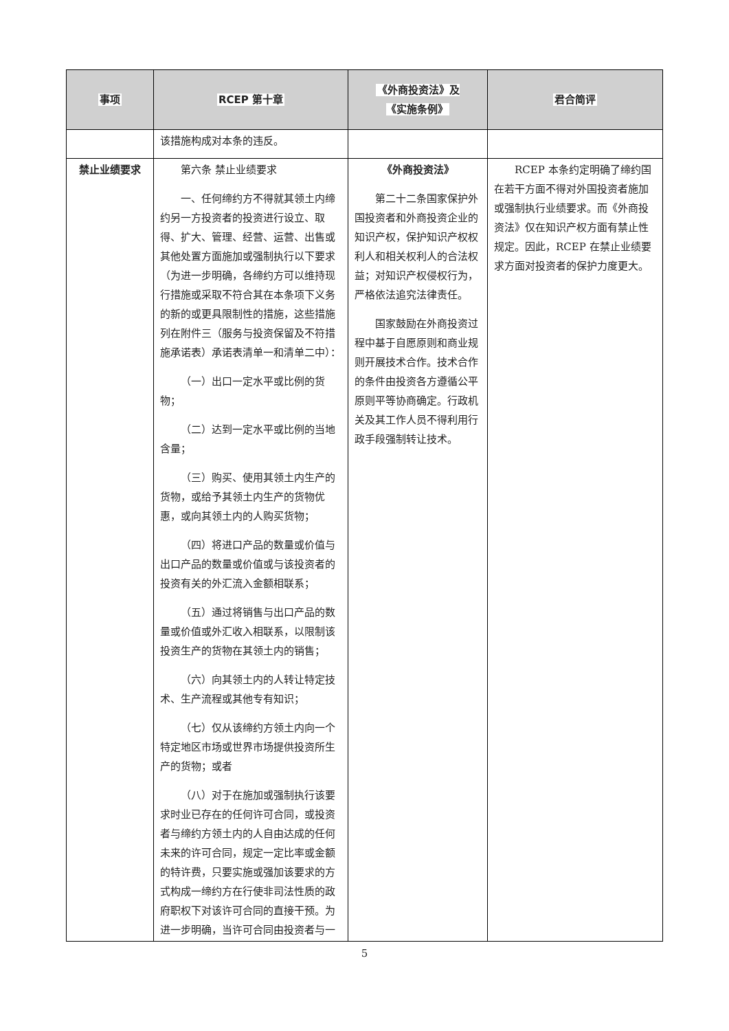| 事项 | RCEP 第十章 | 《外商投资法》及 《实施条例》 | 君合简评 |
| --- | --- | --- | --- |
| | 该措施构成对本条的违反。 | | |
| 禁止业绩要求 | 第六条 禁止业绩要求 一、任何缔约方不得就其领土内缔约另一方投资者的投资进行设立、取得、扩大、管理、经营、运营、出售或其他处置方面施加或强制执行以下要求（为进一步明确，各缔约方可以维持现行措施或采取不符合其在本条项下义务的新的或更具限制性的措施，这些措施列在附件三（服务与投资保留及不符措施承诺表）承诺表清单一和清单二中）： （一）出口一定水平或比例的货物； （二）达到一定水平或比例的当地含量； （三）购买、使用其领土内生产的货物，或给予其领土内生产的货物优惠，或向其领土内的人购买货物； （四）将进口产品的数量或价值与出口产品的数量或价值或与该投资者的投资有关的外汇流入金额相联系； （五）通过将销售与出口产品的数量或价值或外汇收入相联系，以限制该投资生产的货物在其领土内的销售； （六）向其领土内的人转让特定技术、生产流程或其他专有知识； （七）仅从该缔约方领土内向一个特定地区市场或世界市场提供投资所生产的货物；或者 （八）对于在施加或强制执行该要求时业已存在的任何许可合同，或投资者与缔约方领土内的人自由达成的任何未来的许可合同，规定一定比率或金额的特许费，只要实施或强加该要求的方式构成一缔约方在行使非司法性质的政府职权下对该许可合同的直接干预。为进一步明确，当许可合同由投资者与一 | 《外商投资法》 第二十二条国家保护外国投资者和外商投资企业的知识产权，保护知识产权权利人和相关权利人的合法权益；对知识产权侵权行为，严格依法追究法律责任。 国家鼓励在外商投资过程中基于自愿原则和商业规则开展技术合作。技术合作的条件由投资各方遵循公平原则平等协商确定。行政机关及其工作人员不得利用行政手段强制转让技术。 | RCEP 本条约定明确了缔约国在若干方面不得对外国投资者施加或强制执行业绩要求。而《外商投资法》仅在知识产权方面有禁止性规定。因此，RCEP 在禁止业绩要求方面对投资者的保护力度更大。 |
5